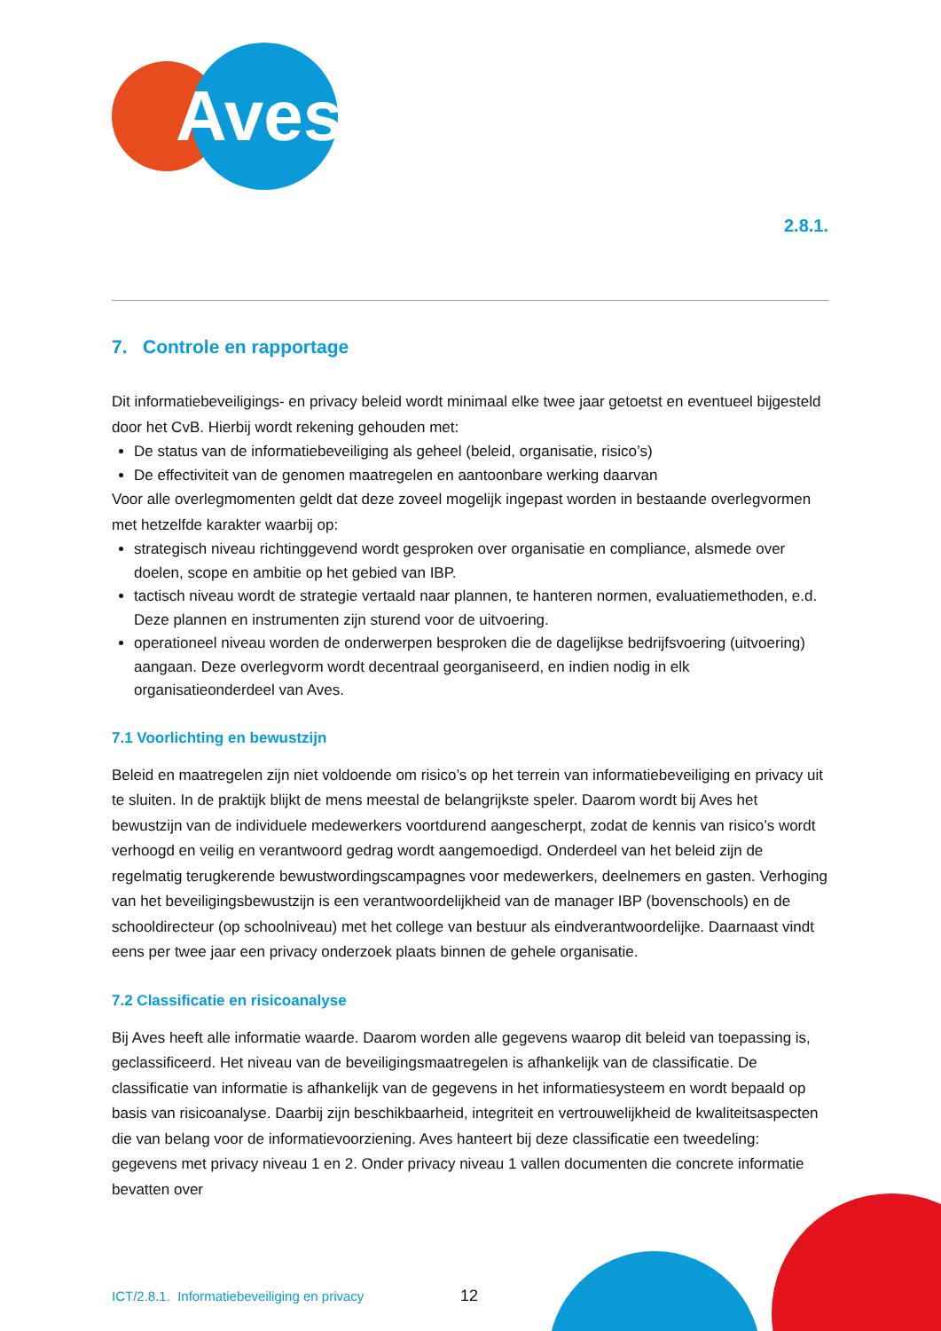Aves
2.8.1.
7. Controle en rapportage
Dit informatiebeveiligings- en privacy beleid wordt minimaal elke twee jaar getoetst en eventueel bijgesteld door het CvB. Hierbij wordt rekening gehouden met:
De status van de informatiebeveiliging als geheel (beleid, organisatie, risico’s)
De effectiviteit van de genomen maatregelen en aantoonbare werking daarvan
Voor alle overlegmomenten geldt dat deze zoveel mogelijk ingepast worden in bestaande overlegvormen met hetzelfde karakter waarbij op:
strategisch niveau richtinggevend wordt gesproken over organisatie en compliance, alsmede over doelen, scope en ambitie op het gebied van IBP.
tactisch niveau wordt de strategie vertaald naar plannen, te hanteren normen, evaluatiemethoden, e.d. Deze plannen en instrumenten zijn sturend voor de uitvoering.
operationeel niveau worden de onderwerpen besproken die de dagelijkse bedrijfsvoering (uitvoering) aangaan. Deze overlegvorm wordt decentraal georganiseerd, en indien nodig in elk organisatieonderdeel van Aves.
7.1 Voorlichting en bewustzijn
Beleid en maatregelen zijn niet voldoende om risico’s op het terrein van informatiebeveiliging en privacy uit te sluiten. In de praktijk blijkt de mens meestal de belangrijkste speler. Daarom wordt bij Aves het bewustzijn van de individuele medewerkers voortdurend aangescherpt, zodat de kennis van risico’s wordt verhoogd en veilig en verantwoord gedrag wordt aangemoedigd. Onderdeel van het beleid zijn de regelmatig terugkerende bewustwordingscampagnes voor medewerkers, deelnemers en gasten. Verhoging van het beveiligingsbewustzijn is een verantwoordelijkheid van de manager IBP (bovenschools) en de schooldirecteur (op schoolniveau) met het college van bestuur als eindverantwoordelijke. Daarnaast vindt eens per twee jaar een privacy onderzoek plaats binnen de gehele organisatie.
7.2 Classificatie en risicoanalyse
Bij Aves heeft alle informatie waarde. Daarom worden alle gegevens waarop dit beleid van toepassing is, geclassificeerd. Het niveau van de beveiligingsmaatregelen is afhankelijk van de classificatie. De classificatie van informatie is afhankelijk van de gegevens in het informatiesysteem en wordt bepaald op basis van risicoanalyse. Daarbij zijn beschikbaarheid, integriteit en vertrouwelijkheid de kwaliteitsaspecten die van belang voor de informatievoorziening. Aves hanteert bij deze classificatie een tweedeling: gegevens met privacy niveau 1 en 2. Onder privacy niveau 1 vallen documenten die concrete informatie bevatten over
ICT/2.8.1. Informatiebeveiliging en privacy
12